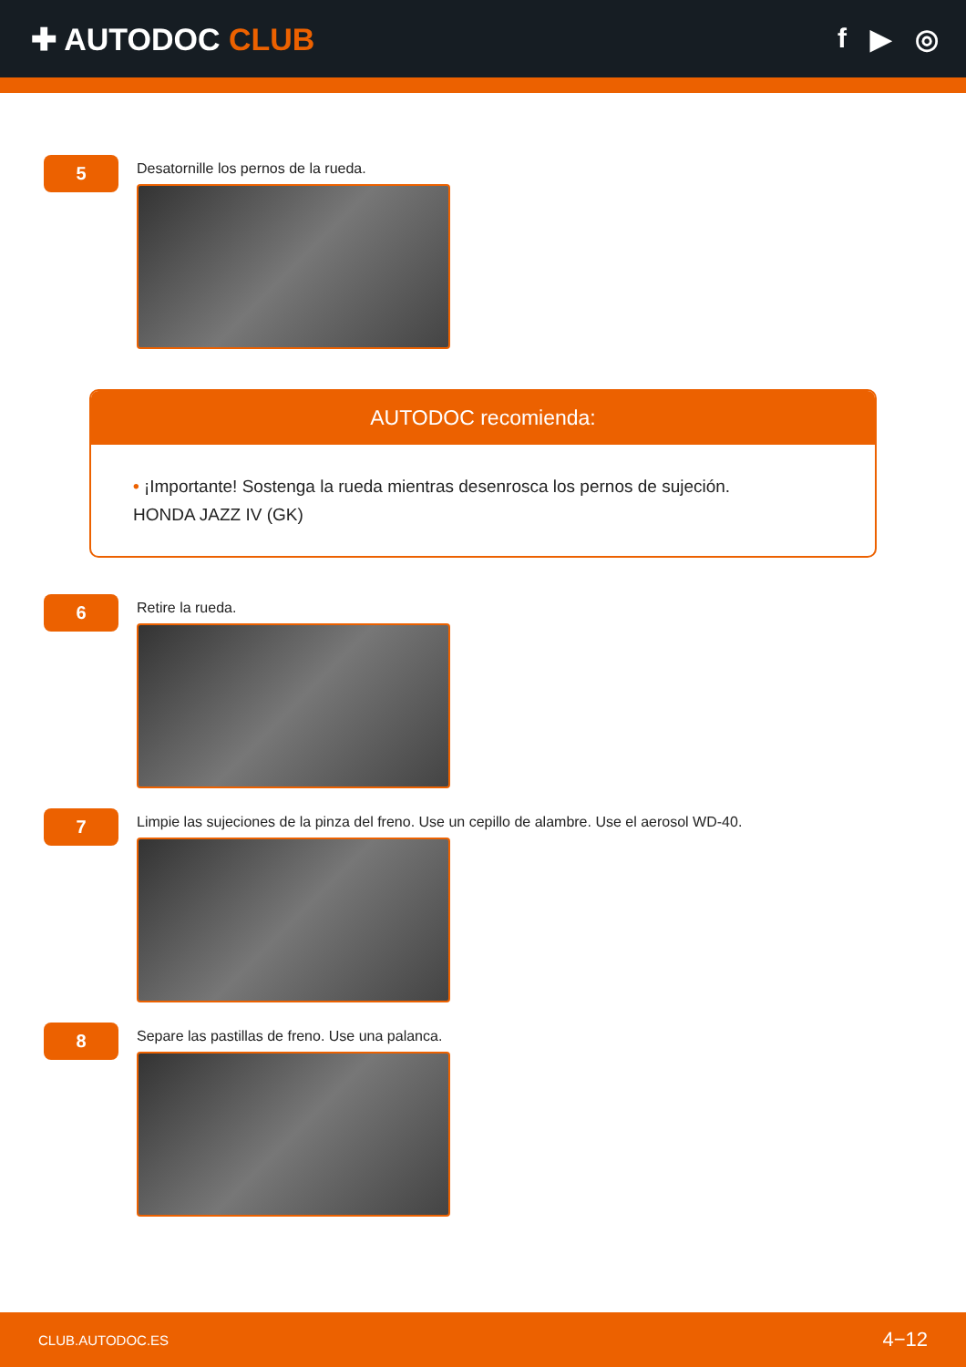✚ AUTODOC CLUB f ▶ ◎
5
Desatornille los pernos de la rueda.
AUTODOC recomienda:
• ¡Importante! Sostenga la rueda mientras desenrosca los pernos de sujeción.
HONDA JAZZ IV (GK)
6
Retire la rueda.
7
Limpie las sujeciones de la pinza del freno. Use un cepillo de alambre. Use el aerosol WD-40.
8
Separe las pastillas de freno. Use una palanca.
CLUB.AUTODOC.ES 4−12